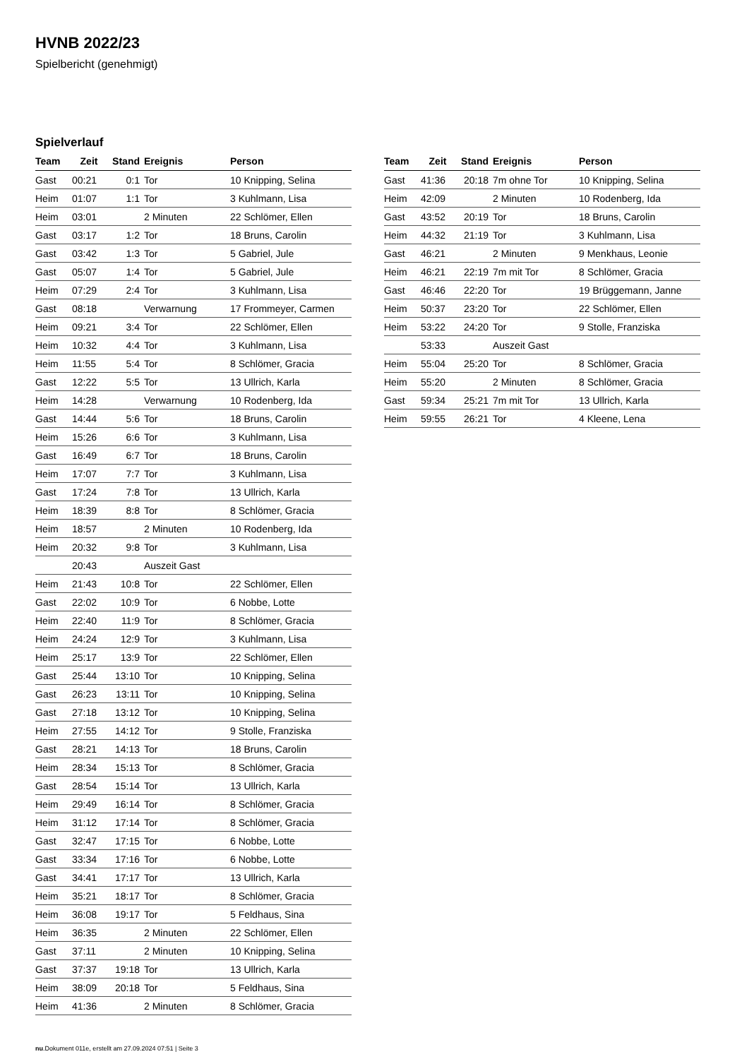HVNB 2022/23
Spielbericht (genehmigt)
Spielverlauf
| Team | Zeit | Stand | Ereignis | Person |
| --- | --- | --- | --- | --- |
| Gast | 00:21 | 0:1 | Tor | 10 Knipping, Selina |
| Heim | 01:07 | 1:1 | Tor | 3 Kuhlmann, Lisa |
| Heim | 03:01 | | 2 Minuten | 22 Schlömer, Ellen |
| Gast | 03:17 | 1:2 | Tor | 18 Bruns, Carolin |
| Gast | 03:42 | 1:3 | Tor | 5 Gabriel, Jule |
| Gast | 05:07 | 1:4 | Tor | 5 Gabriel, Jule |
| Heim | 07:29 | 2:4 | Tor | 3 Kuhlmann, Lisa |
| Gast | 08:18 | | Verwarnung | 17 Frommeyer, Carmen |
| Heim | 09:21 | 3:4 | Tor | 22 Schlömer, Ellen |
| Heim | 10:32 | 4:4 | Tor | 3 Kuhlmann, Lisa |
| Heim | 11:55 | 5:4 | Tor | 8 Schlömer, Gracia |
| Gast | 12:22 | 5:5 | Tor | 13 Ullrich, Karla |
| Heim | 14:28 | | Verwarnung | 10 Rodenberg, Ida |
| Gast | 14:44 | 5:6 | Tor | 18 Bruns, Carolin |
| Heim | 15:26 | 6:6 | Tor | 3 Kuhlmann, Lisa |
| Gast | 16:49 | 6:7 | Tor | 18 Bruns, Carolin |
| Heim | 17:07 | 7:7 | Tor | 3 Kuhlmann, Lisa |
| Gast | 17:24 | 7:8 | Tor | 13 Ullrich, Karla |
| Heim | 18:39 | 8:8 | Tor | 8 Schlömer, Gracia |
| Heim | 18:57 | | 2 Minuten | 10 Rodenberg, Ida |
| Heim | 20:32 | 9:8 | Tor | 3 Kuhlmann, Lisa |
| | 20:43 | | Auszeit Gast | |
| Heim | 21:43 | 10:8 | Tor | 22 Schlömer, Ellen |
| Gast | 22:02 | 10:9 | Tor | 6 Nobbe, Lotte |
| Heim | 22:40 | 11:9 | Tor | 8 Schlömer, Gracia |
| Heim | 24:24 | 12:9 | Tor | 3 Kuhlmann, Lisa |
| Heim | 25:17 | 13:9 | Tor | 22 Schlömer, Ellen |
| Gast | 25:44 | 13:10 | Tor | 10 Knipping, Selina |
| Gast | 26:23 | 13:11 | Tor | 10 Knipping, Selina |
| Gast | 27:18 | 13:12 | Tor | 10 Knipping, Selina |
| Heim | 27:55 | 14:12 | Tor | 9 Stolle, Franziska |
| Gast | 28:21 | 14:13 | Tor | 18 Bruns, Carolin |
| Heim | 28:34 | 15:13 | Tor | 8 Schlömer, Gracia |
| Gast | 28:54 | 15:14 | Tor | 13 Ullrich, Karla |
| Heim | 29:49 | 16:14 | Tor | 8 Schlömer, Gracia |
| Heim | 31:12 | 17:14 | Tor | 8 Schlömer, Gracia |
| Gast | 32:47 | 17:15 | Tor | 6 Nobbe, Lotte |
| Gast | 33:34 | 17:16 | Tor | 6 Nobbe, Lotte |
| Gast | 34:41 | 17:17 | Tor | 13 Ullrich, Karla |
| Heim | 35:21 | 18:17 | Tor | 8 Schlömer, Gracia |
| Heim | 36:08 | 19:17 | Tor | 5 Feldhaus, Sina |
| Heim | 36:35 | | 2 Minuten | 22 Schlömer, Ellen |
| Gast | 37:11 | | 2 Minuten | 10 Knipping, Selina |
| Gast | 37:37 | 19:18 | Tor | 13 Ullrich, Karla |
| Heim | 38:09 | 20:18 | Tor | 5 Feldhaus, Sina |
| Heim | 41:36 | | 2 Minuten | 8 Schlömer, Gracia |
| Team | Zeit | Stand | Ereignis | Person |
| --- | --- | --- | --- | --- |
| Gast | 41:36 | 20:18 | 7m ohne Tor | 10 Knipping, Selina |
| Heim | 42:09 | | 2 Minuten | 10 Rodenberg, Ida |
| Gast | 43:52 | 20:19 | Tor | 18 Bruns, Carolin |
| Heim | 44:32 | 21:19 | Tor | 3 Kuhlmann, Lisa |
| Gast | 46:21 | | 2 Minuten | 9 Menkhaus, Leonie |
| Heim | 46:21 | 22:19 | 7m mit Tor | 8 Schlömer, Gracia |
| Gast | 46:46 | 22:20 | Tor | 19 Brüggemann, Janne |
| Heim | 50:37 | 23:20 | Tor | 22 Schlömer, Ellen |
| Heim | 53:22 | 24:20 | Tor | 9 Stolle, Franziska |
| | 53:33 | | Auszeit Gast | |
| Heim | 55:04 | 25:20 | Tor | 8 Schlömer, Gracia |
| Heim | 55:20 | | 2 Minuten | 8 Schlömer, Gracia |
| Gast | 59:34 | 25:21 | 7m mit Tor | 13 Ullrich, Karla |
| Heim | 59:55 | 26:21 | Tor | 4 Kleene, Lena |
nu.Dokument 011e, erstellt am 27.09.2024 07:51 | Seite 3